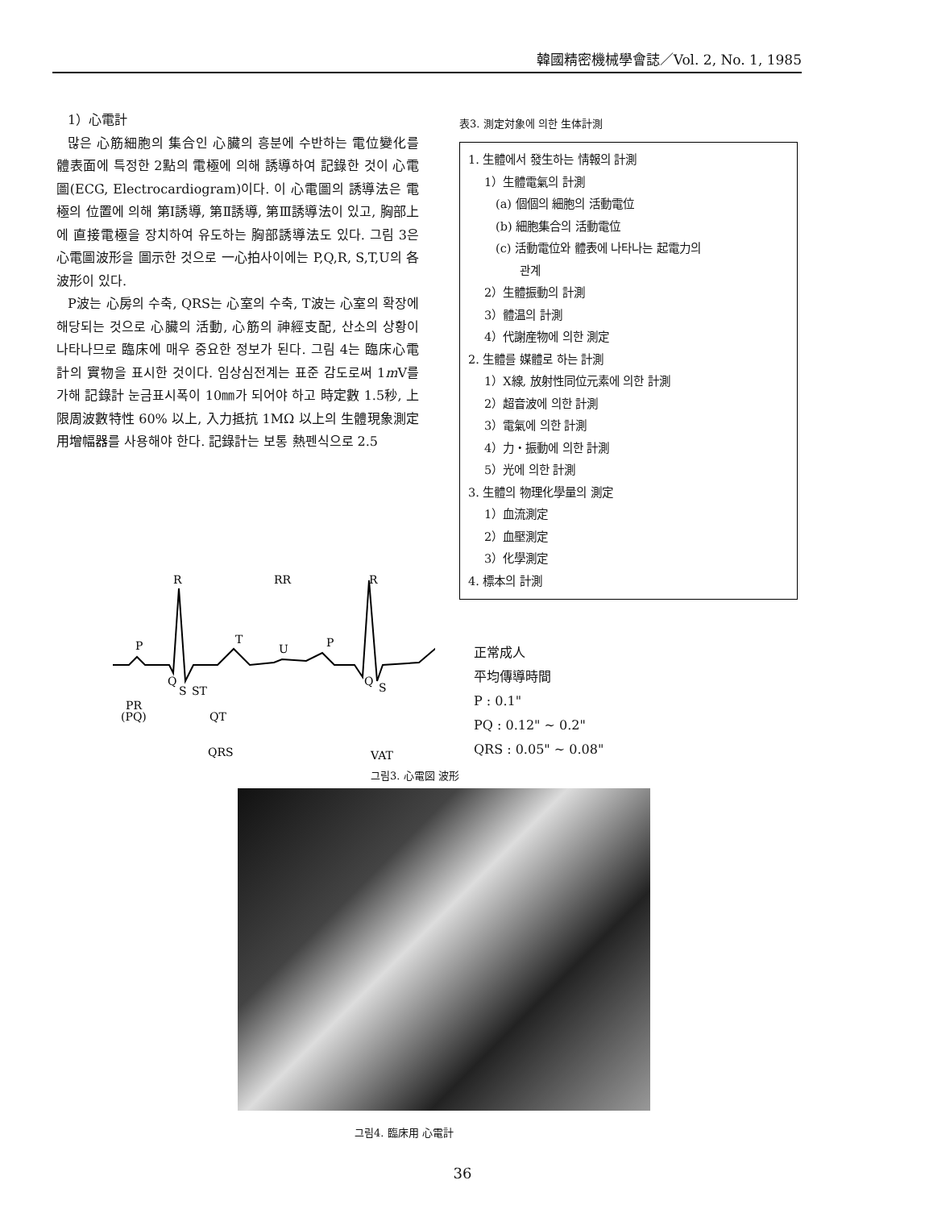韓國精密機械學會誌／Vol. 2, No. 1, 1985
1）心電計
많은 心筋細胞의 集合인 心臟의 흥분에 수반하는 電位變化를 體表面에 특정한 2點의 電極에 의해 誘導하여 記錄한 것이 心電圖(ECG, Electrocardiogram)이다. 이 心電圖의 誘導法은 電極의 位置에 의해 第Ⅰ誘導, 第Ⅱ誘導, 第Ⅲ誘導法이 있고, 胸部上에 直接電極을 장치하여 유도하는 胸部誘導法도 있다. 그림 3은 心電圖波形을 圖示한 것으로 一心拍사이에는 P,Q,R, S,T,U의 各波形이 있다.
P波는 心房의 수축, QRS는 心室의 수축, T波는 心室의 확장에 해당되는 것으로 心臟의 活動, 心筋의 神經支配, 산소의 상황이 나타나므로 臨床에 매우 중요한 정보가 된다. 그림 4는 臨床心電計의 實物을 표시한 것이다. 임상심전계는 표준 감도로써 1m V를 가해 記錄計 눈금표시폭이 10㎜가 되어야 하고 時定數 1.5秒, 上限周波數特性 60% 以上, 入力抵抗 1MΩ 以上의 生體現象測定用增幅器를 사용해야 한다. 記錄計는 보통 熱펜식으로 2.5
表3. 測定対象에 의한 生体計測
1. 生體에서 發生하는 情報의 計測
1）生體電氣의 計測
(a) 個個의 細胞의 活動電位
(b) 細胞集合의 活動電位
(c) 活動電位와 體表에 나타나는 起電力의
관계
2）生體振動의 計測
3）體温의 計測
4）代謝産物에 의한 測定
2. 生體를 媒體로 하는 計測
1）X線, 放射性同位元素에 의한 計測
2）超音波에 의한 計測
3）電氣에 의한 計測
4）力・振動에 의한 計測
5）光에 의한 計測
3. 生體의 物理化學量의 測定
1）血流測定
2）血壓測定
3）化學測定
4. 標本의 計測
R
RR
R
P
T
U
P
Q
S
ST
Q
S
PR
(PQ)
QT
QRS
VAT
正常成人
平均傳導時間
P : 0.1"
PQ : 0.12" ~ 0.2"
QRS : 0.05" ~ 0.08"
그림3. 心電図 波形
그림4. 臨床用 心電計
36